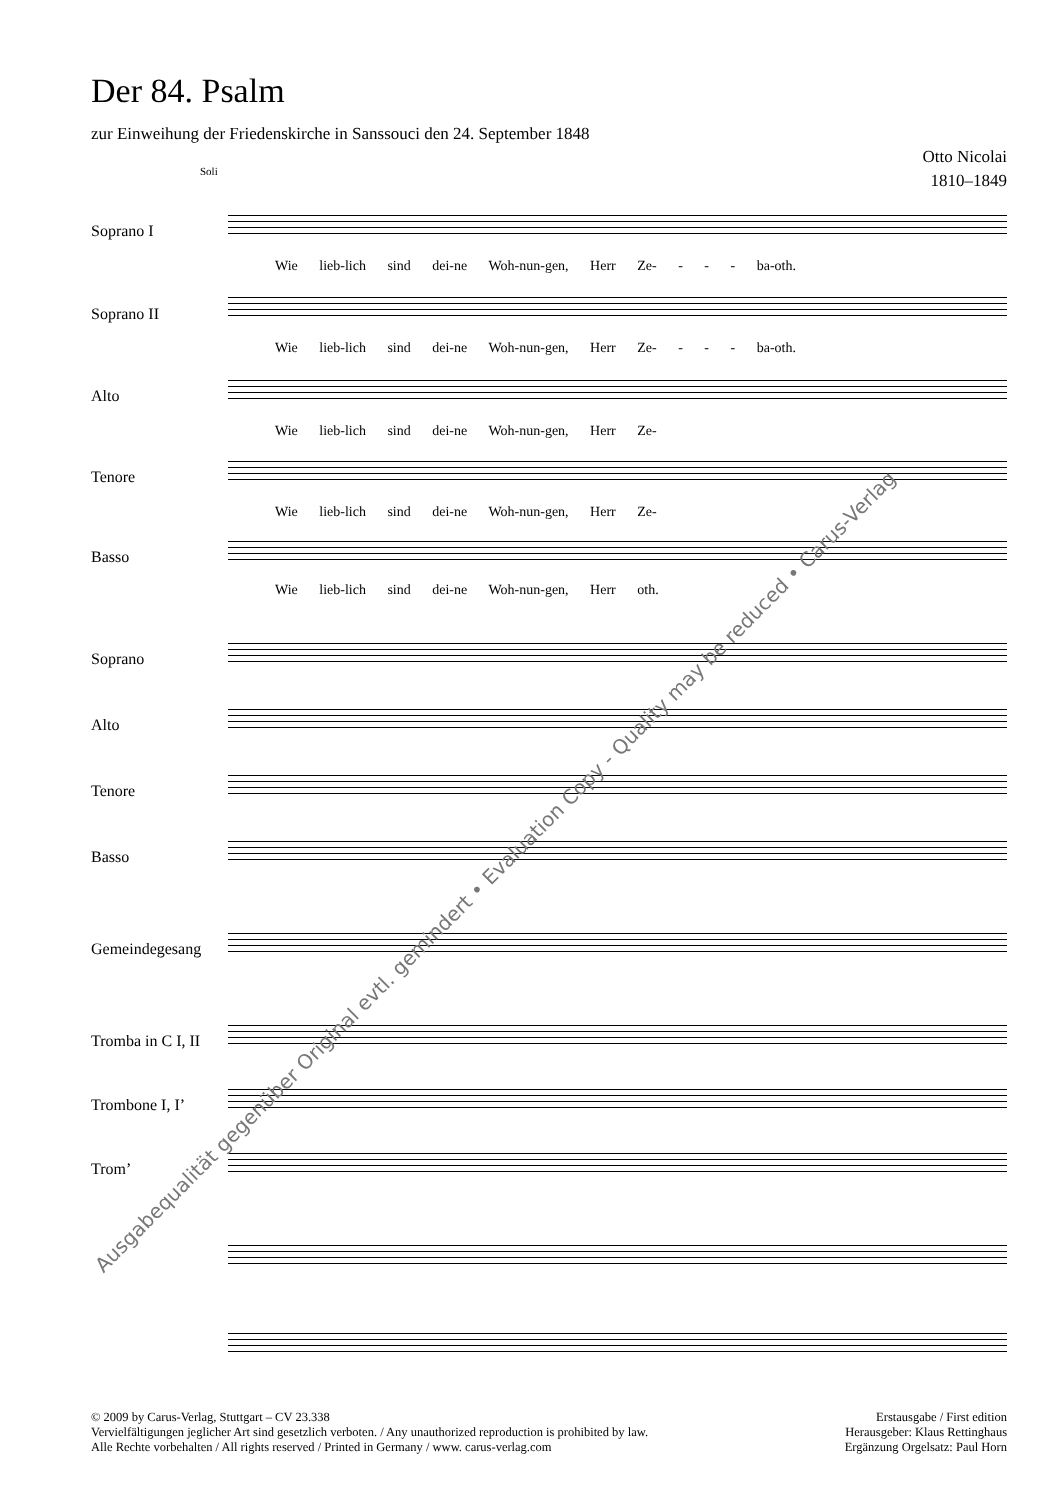Der 84. Psalm
zur Einweihung der Friedenskirche in Sanssouci den 24. September 1848
Otto Nicolai
1810–1849
Soprano I
Wie lieb-lich sind dei-ne Woh-nun-gen, Herr Ze- - - - ba-oth.
Soprano II
Wie lieb-lich sind dei-ne Woh-nun-gen, Herr Ze- - - - ba-oth.
Alto
Wie lieb-lich sind dei-ne Woh-nun-gen, Herr Ze-
Tenore
Wie lieb-lich sind dei-ne Woh-nun-gen, Herr Ze-
Basso
Wie lieb-lich sind dei-ne Woh-nun-gen, Herr oth.
Soprano
Alto
Tenore
Basso
Gemeindegesang
Tromba in C I, II
Trombone I, I’
Trom’
Soli
Ausgabequalität gegenüber Original evtl. gemindert • Evaluation Copy - Quality may be reduced • Carus-Verlag
© 2009 by Carus-Verlag, Stuttgart – CV 23.338
Vervielfältigungen jeglicher Art sind gesetzlich verboten. / Any unauthorized reproduction is prohibited by law.
Alle Rechte vorbehalten / All rights reserved / Printed in Germany / www. carus-verlag.com
Erstausgabe / First edition
Herausgeber: Klaus Rettinghaus
Ergänzung Orgelsatz: Paul Horn